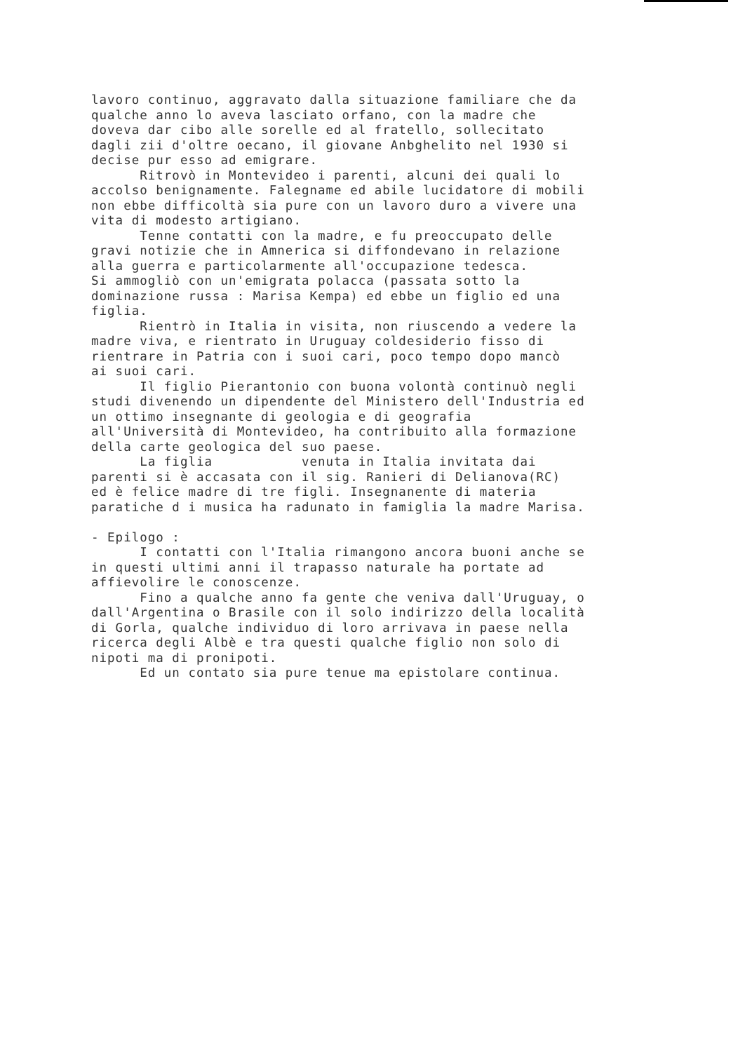lavoro continuo, aggravato dalla situazione familiare che da qualche anno lo aveva lasciato orfano, con la madre che doveva dar cibo alle sorelle ed al fratello, sollecitato dagli zii d'oltre oecano, il giovane Anbghelito nel 1930 si decise pur esso ad emigrare. Ritrovò in Montevideo i parenti, alcuni dei quali lo accolso benignamente. Falegname ed abile lucidatore di mobili non ebbe difficoltà sia pure con un lavoro duro a vivere una vita di modesto artigiano. Tenne contatti con la madre, e fu preoccupato delle gravi notizie che in Amnerica si diffondevano in relazione alla guerra e particolarmente all'occupazione tedesca. Si ammogliò con un'emigrata polacca (passata sotto la dominazione russa : Marisa Kempa) ed ebbe un figlio ed una figlia. Rientrò in Italia in visita, non riuscendo a vedere la madre viva, e rientrato in Uruguay coldesiderio fisso di rientrare in Patria con i suoi cari, poco tempo dopo mancò ai suoi cari. Il figlio Pierantonio con buona volontà continuò negli studi divenendo un dipendente del Ministero dell'Industria ed un ottimo insegnante di geologia e di geografia all'Università di Montevideo, ha contribuito alla formazione della carte geologica del suo paese. La figlia venuta in Italia invitata dai parenti si è accasata con il sig. Ranieri di Delianova(RC) ed è felice madre di tre figli. Insegnanente di materia paratiche d i musica ha radunato in famiglia la madre Marisa. - Epilogo : I contatti con l'Italia rimangono ancora buoni anche se in questi ultimi anni il trapasso naturale ha portate ad affievolire le conoscenze. Fino a qualche anno fa gente che veniva dall'Uruguay, o dall'Argentina o Brasile con il solo indirizzo della località di Gorla, qualche individuo di loro arrivava in paese nella ricerca degli Albè e tra questi qualche figlio non solo di nipoti ma di pronipoti. Ed un contato sia pure tenue ma epistolare continua.